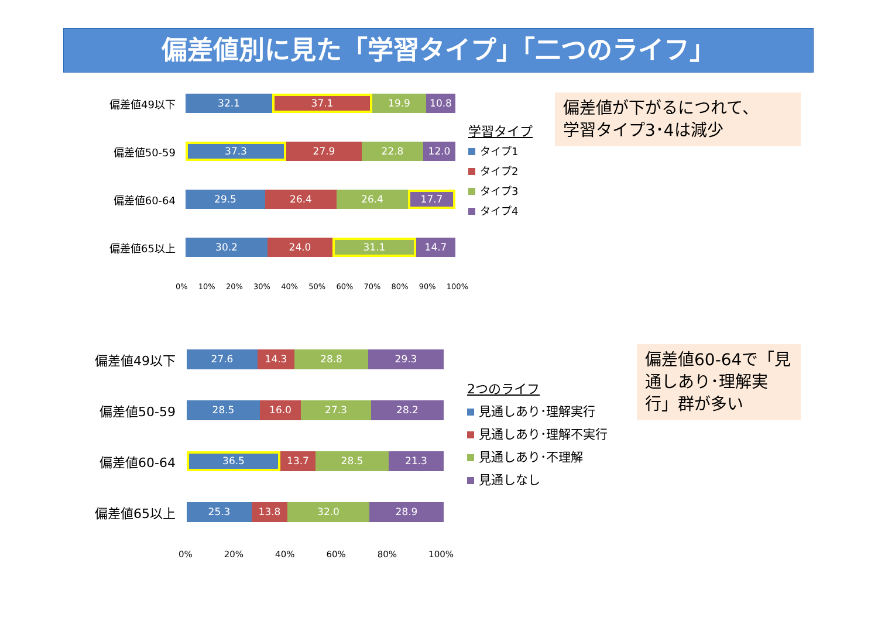偏差値別に見た「学習タイプ」「二つのライフ」
偏差値49以下
32.1 37.1 19.9 10.8
偏差値50-59
37.3 27.9 22.8 12.0
偏差値60-64
29.5 26.4 26.4 17.7
偏差値65以上
30.2 24.0 31.1 14.7
0% 10% 20% 30% 40% 50% 60% 70% 80% 90% 100%
学習タイプ
タイプ1
タイプ2
タイプ3
タイプ4
偏差値が下がるにつれて、
学習タイプ3･4は減少
偏差値49以下
27.6 14.3 28.8 29.3
偏差値50-59
28.5 16.0 27.3 28.2
偏差値60-64
36.5 13.7 28.5 21.3
偏差値65以上
25.3 13.8 32.0 28.9
0% 20% 40% 60% 80% 100%
2つのライフ
見通しあり･理解実行
見通しあり･理解不実行
見通しあり･不理解
見通しなし
偏差値60-64で「見通しあり･理解実行」群が多い